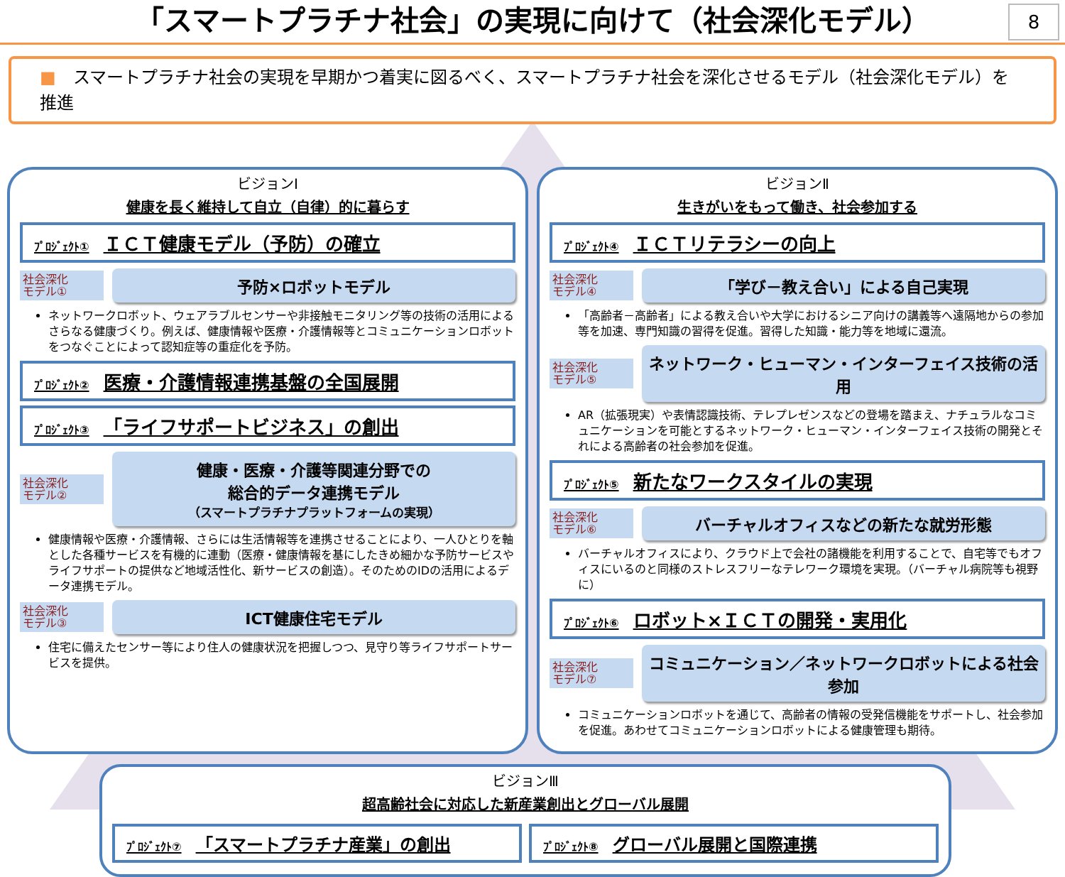「スマートプラチナ社会」の実現に向けて（社会深化モデル）
8
■　スマートプラチナ社会の実現を早期かつ着実に図るべく、スマートプラチナ社会を深化させるモデル（社会深化モデル）を推進
ビジョンⅠ
健康を長く維持して自立（自律）的に暮らす
ﾌﾟﾛｼﾞｪｸﾄ① ＩＣＴ健康モデル（予防）の確立
社会深化
モデル①
予防×ロボットモデル
ネットワークロボット、ウェアラブルセンサーや非接触モニタリング等の技術の活用によるさらなる健康づくり。例えば、健康情報や医療・介護情報等とコミュニケーションロボットをつなぐことによって認知症等の重症化を予防。
ﾌﾟﾛｼﾞｪｸﾄ② 医療・介護情報連携基盤の全国展開
ﾌﾟﾛｼﾞｪｸﾄ③ 「ライフサポートビジネス」の創出
社会深化
モデル②
健康・医療・介護等関連分野での
総合的データ連携モデル
（スマートプラチナプラットフォームの実現）
健康情報や医療・介護情報、さらには生活情報等を連携させることにより、一人ひとりを軸とした各種サービスを有機的に連動（医療・健康情報を基にしたきめ細かな予防サービスやライフサポートの提供など地域活性化、新サービスの創造）。そのためのIDの活用によるデータ連携モデル。
社会深化
モデル③
ICT健康住宅モデル
住宅に備えたセンサー等により住人の健康状況を把握しつつ、見守り等ライフサポートサービスを提供。
ビジョンⅡ
生きがいをもって働き、社会参加する
ﾌﾟﾛｼﾞｪｸﾄ④ ＩＣＴリテラシーの向上
社会深化
モデル④
「学び－教え合い」による自己実現
「高齢者－高齢者」による教え合いや大学におけるシニア向けの講義等へ遠隔地からの参加等を加速、専門知識の習得を促進。習得した知識・能力等を地域に還流。
社会深化
モデル⑤
ネットワーク・ヒューマン・インターフェイス技術の活用
AR（拡張現実）や表情認識技術、テレプレゼンスなどの登場を踏まえ、ナチュラルなコミュニケーションを可能とするネットワーク・ヒューマン・インターフェイス技術の開発とそれによる高齢者の社会参加を促進。
ﾌﾟﾛｼﾞｪｸﾄ⑤ 新たなワークスタイルの実現
社会深化
モデル⑥
バーチャルオフィスなどの新たな就労形態
バーチャルオフィスにより、クラウド上で会社の諸機能を利用することで、自宅等でもオフィスにいるのと同様のストレスフリーなテレワーク環境を実現。（バーチャル病院等も視野に）
ﾌﾟﾛｼﾞｪｸﾄ⑥ ロボット×ＩＣＴの開発・実用化
社会深化
モデル⑦
コミュニケーション／ネットワークロボットによる社会参加
コミュニケーションロボットを通じて、高齢者の情報の受発信機能をサポートし、社会参加を促進。あわせてコミュニケーションロボットによる健康管理も期待。
ビジョンⅢ
超高齢社会に対応した新産業創出とグローバル展開
ﾌﾟﾛｼﾞｪｸﾄ⑦ 「スマートプラチナ産業」の創出
ﾌﾟﾛｼﾞｪｸﾄ⑧ グローバル展開と国際連携